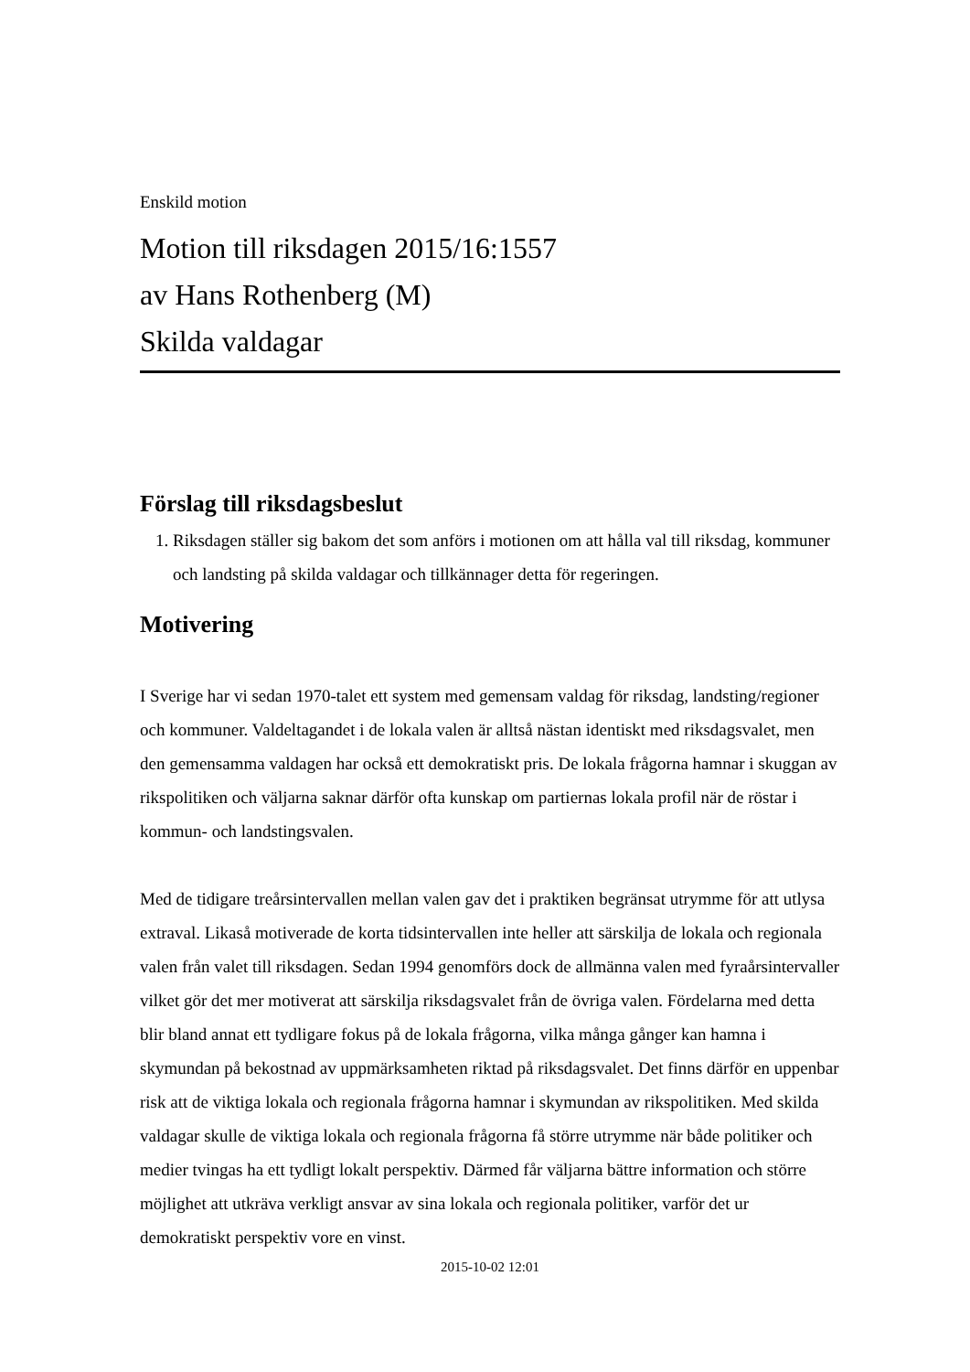Enskild motion
Motion till riksdagen 2015/16:1557
av Hans Rothenberg (M)
Skilda valdagar
Förslag till riksdagsbeslut
1. Riksdagen ställer sig bakom det som anförs i motionen om att hålla val till riksdag, kommuner och landsting på skilda valdagar och tillkännager detta för regeringen.
Motivering
I Sverige har vi sedan 1970-talet ett system med gemensam valdag för riksdag, landsting/regioner och kommuner. Valdeltagandet i de lokala valen är alltså nästan identiskt med riksdagsvalet, men den gemensamma valdagen har också ett demokratiskt pris. De lokala frågorna hamnar i skuggan av rikspolitiken och väljarna saknar därför ofta kunskap om partiernas lokala profil när de röstar i kommun- och landstingsvalen.
Med de tidigare treårsintervallen mellan valen gav det i praktiken begränsat utrymme för att utlysa extraval. Likaså motiverade de korta tidsintervallen inte heller att särskilja de lokala och regionala valen från valet till riksdagen. Sedan 1994 genomförs dock de allmänna valen med fyraårsintervaller vilket gör det mer motiverat att särskilja riksdagsvalet från de övriga valen. Fördelarna med detta blir bland annat ett tydligare fokus på de lokala frågorna, vilka många gånger kan hamna i skymundan på bekostnad av uppmärksamheten riktad på riksdagsvalet. Det finns därför en uppenbar risk att de viktiga lokala och regionala frågorna hamnar i skymundan av rikspolitiken. Med skilda valdagar skulle de viktiga lokala och regionala frågorna få större utrymme när både politiker och medier tvingas ha ett tydligt lokalt perspektiv. Därmed får väljarna bättre information och större möjlighet att utkräva verkligt ansvar av sina lokala och regionala politiker, varför det ur demokratiskt perspektiv vore en vinst.
2015-10-02 12:01